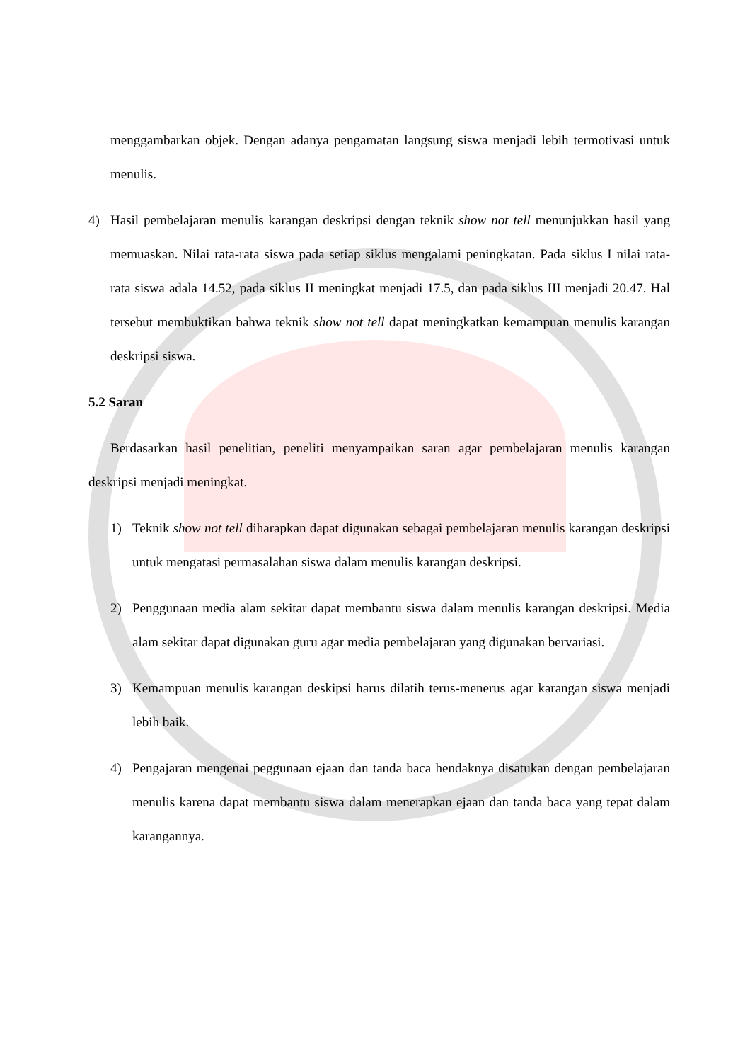menggambarkan objek. Dengan adanya pengamatan langsung siswa menjadi lebih termotivasi untuk menulis.
4) Hasil pembelajaran menulis karangan deskripsi dengan teknik show not tell menunjukkan hasil yang memuaskan. Nilai rata-rata siswa pada setiap siklus mengalami peningkatan. Pada siklus I nilai rata-rata siswa adala 14.52, pada siklus II meningkat menjadi 17.5, dan pada siklus III menjadi 20.47. Hal tersebut membuktikan bahwa teknik show not tell dapat meningkatkan kemampuan menulis karangan deskripsi siswa.
5.2 Saran
Berdasarkan hasil penelitian, peneliti menyampaikan saran agar pembelajaran menulis karangan deskripsi menjadi meningkat.
1) Teknik show not tell diharapkan dapat digunakan sebagai pembelajaran menulis karangan deskripsi untuk mengatasi permasalahan siswa dalam menulis karangan deskripsi.
2) Penggunaan media alam sekitar dapat membantu siswa dalam menulis karangan deskripsi. Media alam sekitar dapat digunakan guru agar media pembelajaran yang digunakan bervariasi.
3) Kemampuan menulis karangan deskipsi harus dilatih terus-menerus agar karangan siswa menjadi lebih baik.
4) Pengajaran mengenai peggunaan ejaan dan tanda baca hendaknya disatukan dengan pembelajaran menulis karena dapat membantu siswa dalam menerapkan ejaan dan tanda baca yang tepat dalam karangannya.